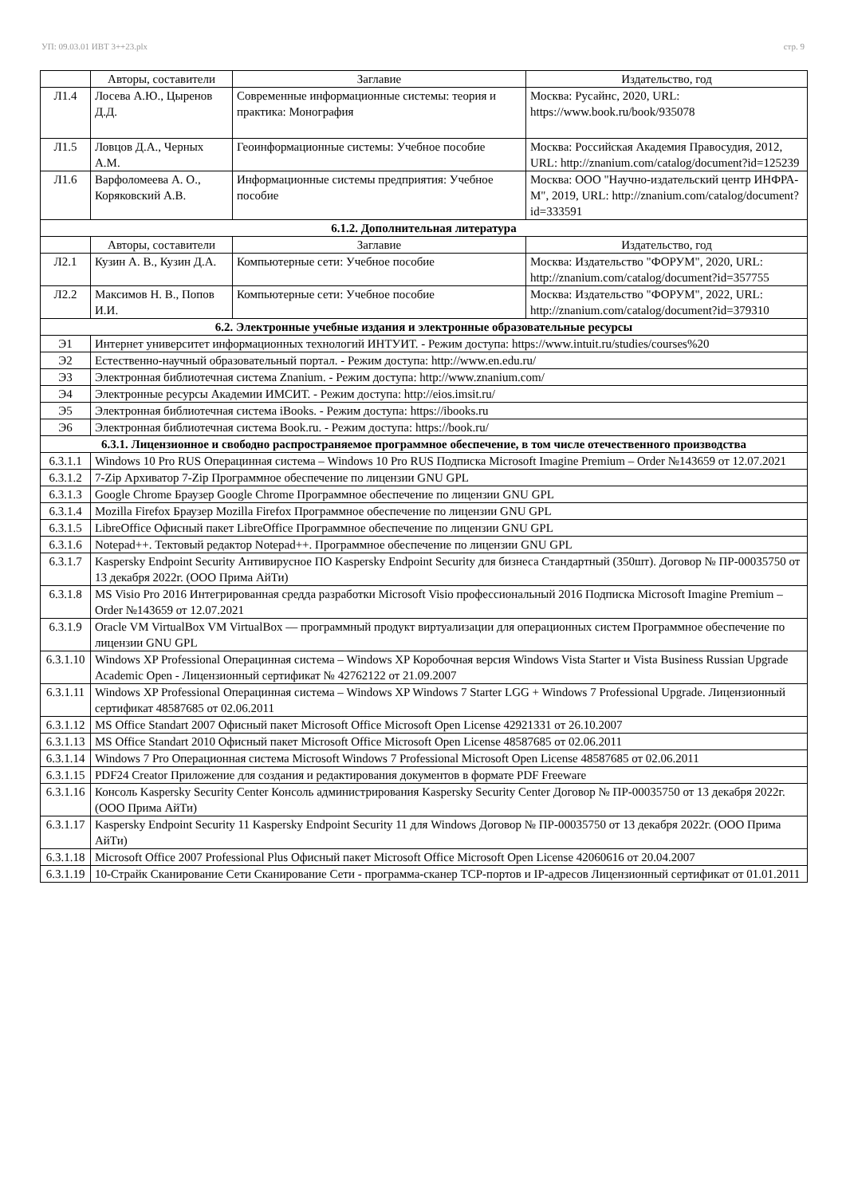УП: 09.03.01 ИВТ 3++23.plx стр. 9
| | Авторы, составители | Заглавие | Издательство, год |
| --- | --- | --- | --- |
| Л1.4 | Лосева А.Ю., Цыренов Д.Д. | Современные информационные системы: теория и практика: Монография | Москва: Русайнс, 2020, URL: https://www.book.ru/book/935078 |
| Л1.5 | Ловцов Д.А., Черных А.М. | Геоинформационные системы: Учебное пособие | Москва: Российская Академия Правосудия, 2012, URL: http://znanium.com/catalog/document?id=125239 |
| Л1.6 | Варфоломеева А. О., Коряковский А.В. | Информационные системы предприятия: Учебное пособие | Москва: ООО "Научно-издательский центр ИНФРА-М", 2019, URL: http://znanium.com/catalog/document?id=333591 |
| 6.1.2. Дополнительная литература | | | |
| | Авторы, составители | Заглавие | Издательство, год |
| Л2.1 | Кузин А. В., Кузин Д.А. | Компьютерные сети: Учебное пособие | Москва: Издательство "ФОРУМ", 2020, URL: http://znanium.com/catalog/document?id=357755 |
| Л2.2 | Максимов Н. В., Попов И.И. | Компьютерные сети: Учебное пособие | Москва: Издательство "ФОРУМ", 2022, URL: http://znanium.com/catalog/document?id=379310 |
| 6.2. Электронные учебные издания и электронные образовательные ресурсы | | | |
| Э1 | Интернет университет информационных технологий ИНТУИТ. - Режим доступа: https://www.intuit.ru/studies/courses%20 | | |
| Э2 | Естественно-научный образовательный портал. - Режим доступа: http://www.en.edu.ru/ | | |
| Э3 | Электронная библиотечная система Znanium. - Режим доступа: http://www.znanium.com/ | | |
| Э4 | Электронные ресурсы Академии ИМСИТ. - Режим доступа: http://eios.imsit.ru/ | | |
| Э5 | Электронная библиотечная система iBooks. - Режим доступа: https://ibooks.ru | | |
| Э6 | Электронная библиотечная система Book.ru. - Режим доступа: https://book.ru/ | | |
| 6.3.1. Лицензионное и свободно распространяемое программное обеспечение, в том числе отечественного производства | | | |
| 6.3.1.1 | Windows 10 Pro RUS Операцинная система – Windows 10 Pro RUS Подписка Microsoft Imagine Premium – Order №143659 от 12.07.2021 | | |
| 6.3.1.2 | 7-Zip Архиватор 7-Zip Программное обеспечение по лицензии GNU GPL | | |
| 6.3.1.3 | Google Chrome Браузер Google Chrome Программное обеспечение по лицензии GNU GPL | | |
| 6.3.1.4 | Mozilla Firefox Браузер Mozilla Firefox Программное обеспечение по лицензии GNU GPL | | |
| 6.3.1.5 | LibreOffice Офисный пакет LibreOffice Программное обеспечение по лицензии GNU GPL | | |
| 6.3.1.6 | Notepad++. Тектовый редактор Notepad++. Программное обеспечение по лицензии GNU GPL | | |
| 6.3.1.7 | Kaspersky Endpoint Security Антивирусное ПО Kaspersky Endpoint Security для бизнеса Стандартный (350шт). Договор № ПР-00035750 от 13 декабря 2022г. (ООО Прима АйТи) | | |
| 6.3.1.8 | MS Visio Pro 2016 Интегрированная средда разработки Microsoft Visio профессиональный 2016 Подписка Microsoft Imagine Premium – Order №143659 от 12.07.2021 | | |
| 6.3.1.9 | Oracle VM VirtualBox VM VirtualBox — программный продукт виртуализации для операционных систем Программное обеспечение по лицензии GNU GPL | | |
| 6.3.1.10 | Windows XP Professional Операцинная система – Windows XP Коробочная версия Windows Vista Starter и Vista Business Russian Upgrade Academic Open - Лицензионный сертификат № 42762122 от 21.09.2007 | | |
| 6.3.1.11 | Windows XP Professional Операцинная система – Windows XP Windows 7 Starter LGG + Windows 7 Professional Upgrade. Лицензионный сертификат 48587685 от 02.06.2011 | | |
| 6.3.1.12 | MS Office Standart 2007 Офисный пакет Microsoft Office Microsoft Open License 42921331 от 26.10.2007 | | |
| 6.3.1.13 | MS Office Standart 2010 Офисный пакет Microsoft Office Microsoft Open License 48587685 от 02.06.2011 | | |
| 6.3.1.14 | Windows 7 Pro Операционная система Microsoft Windows 7 Professional Microsoft Open License 48587685 от 02.06.2011 | | |
| 6.3.1.15 | PDF24 Creator Приложение для создания и редактирования документов в формате PDF Freeware | | |
| 6.3.1.16 | Консоль Kaspersky Security Center Консоль администрирования Kaspersky Security Center Договор № ПР-00035750 от 13 декабря 2022г. (ООО Прима АйТи) | | |
| 6.3.1.17 | Kaspersky Endpoint Security 11 Kaspersky Endpoint Security 11 для Windows Договор № ПР-00035750 от 13 декабря 2022г. (ООО Прима АйТи) | | |
| 6.3.1.18 | Microsoft Office 2007 Professional Plus Офисный пакет Microsoft Office Microsoft Open License 42060616 от 20.04.2007 | | |
| 6.3.1.19 | 10-Страйк Сканирование Сети Сканирование Сети - программа-сканер TCP-портов и IP-адресов Лицензионный сертификат от 01.01.2011 | | |